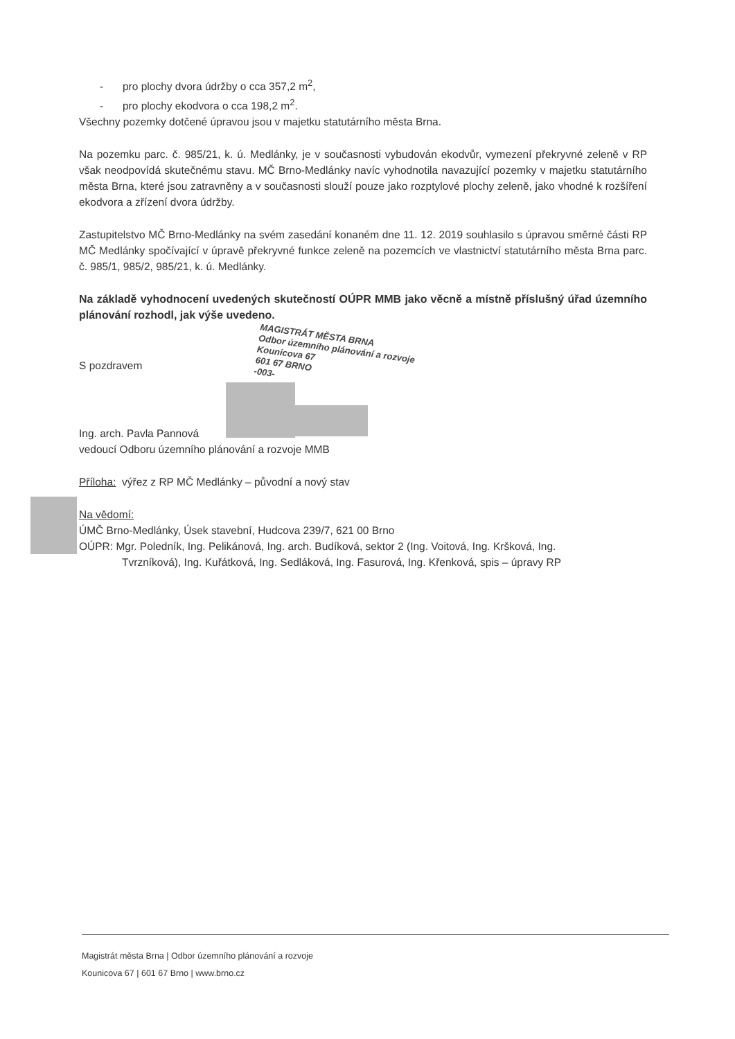- pro plochy dvora údržby o cca 357,2 m<sup>2</sup>,
- pro plochy ekodvora o cca 198,2 m<sup>2</sup>.
Všechny pozemky dotčené úpravou jsou v majetku statutárního města Brna.
Na pozemku parc. č. 985/21, k. ú. Medlánky, je v současnosti vybudován ekodvůr, vymezení překryvné zeleně v RP však neodpovídá skutečnému stavu. MČ Brno-Medlánky navíc vyhodnotila navazující pozemky v majetku statutárního města Brna, které jsou zatravněny a v současnosti slouží pouze jako rozptylové plochy zeleně, jako vhodné k rozšíření ekodvora a zřízení dvora údržby.
Zastupitelstvo MČ Brno-Medlánky na svém zasedání konaném dne 11. 12. 2019 souhlasilo s úpravou směrné části RP MČ Medlánky spočívající v úpravě překryvné funkce zeleně na pozemcích ve vlastnictví statutárního města Brna parc. č. 985/1, 985/2, 985/21, k. ú. Medlánky.
Na základě vyhodnocení uvedených skutečností OÚPR MMB jako věcně a místně příslušný úřad územního plánování rozhodl, jak výše uvedeno.
S pozdravem
Ing. arch. Pavla Pannová
vedoucí Odboru územního plánování a rozvoje MMB
Příloha: výřez z RP MČ Medlánky – původní a nový stav
Na vědomí:
ÚMČ Brno-Medlánky, Úsek stavební, Hudcova 239/7, 621 00 Brno
OÚPR: Mgr. Poledník, Ing. Pelikánová, Ing. arch. Budíková, sektor 2 (Ing. Voitová, Ing. Kršková, Ing.
Tvrzníková), Ing. Kuřátková, Ing. Sedláková, Ing. Fasurová, Ing. Křenková, spis – úpravy RP
MAGISTRÁT MĚSTA BRNA
Odbor územního plánování a rozvoje
Kounicova 67
601 67 BRNO
-003-
Magistrát města Brna | Odbor územního plánování a rozvoje
Kounicova 67 | 601 67 Brno | www.brno.cz